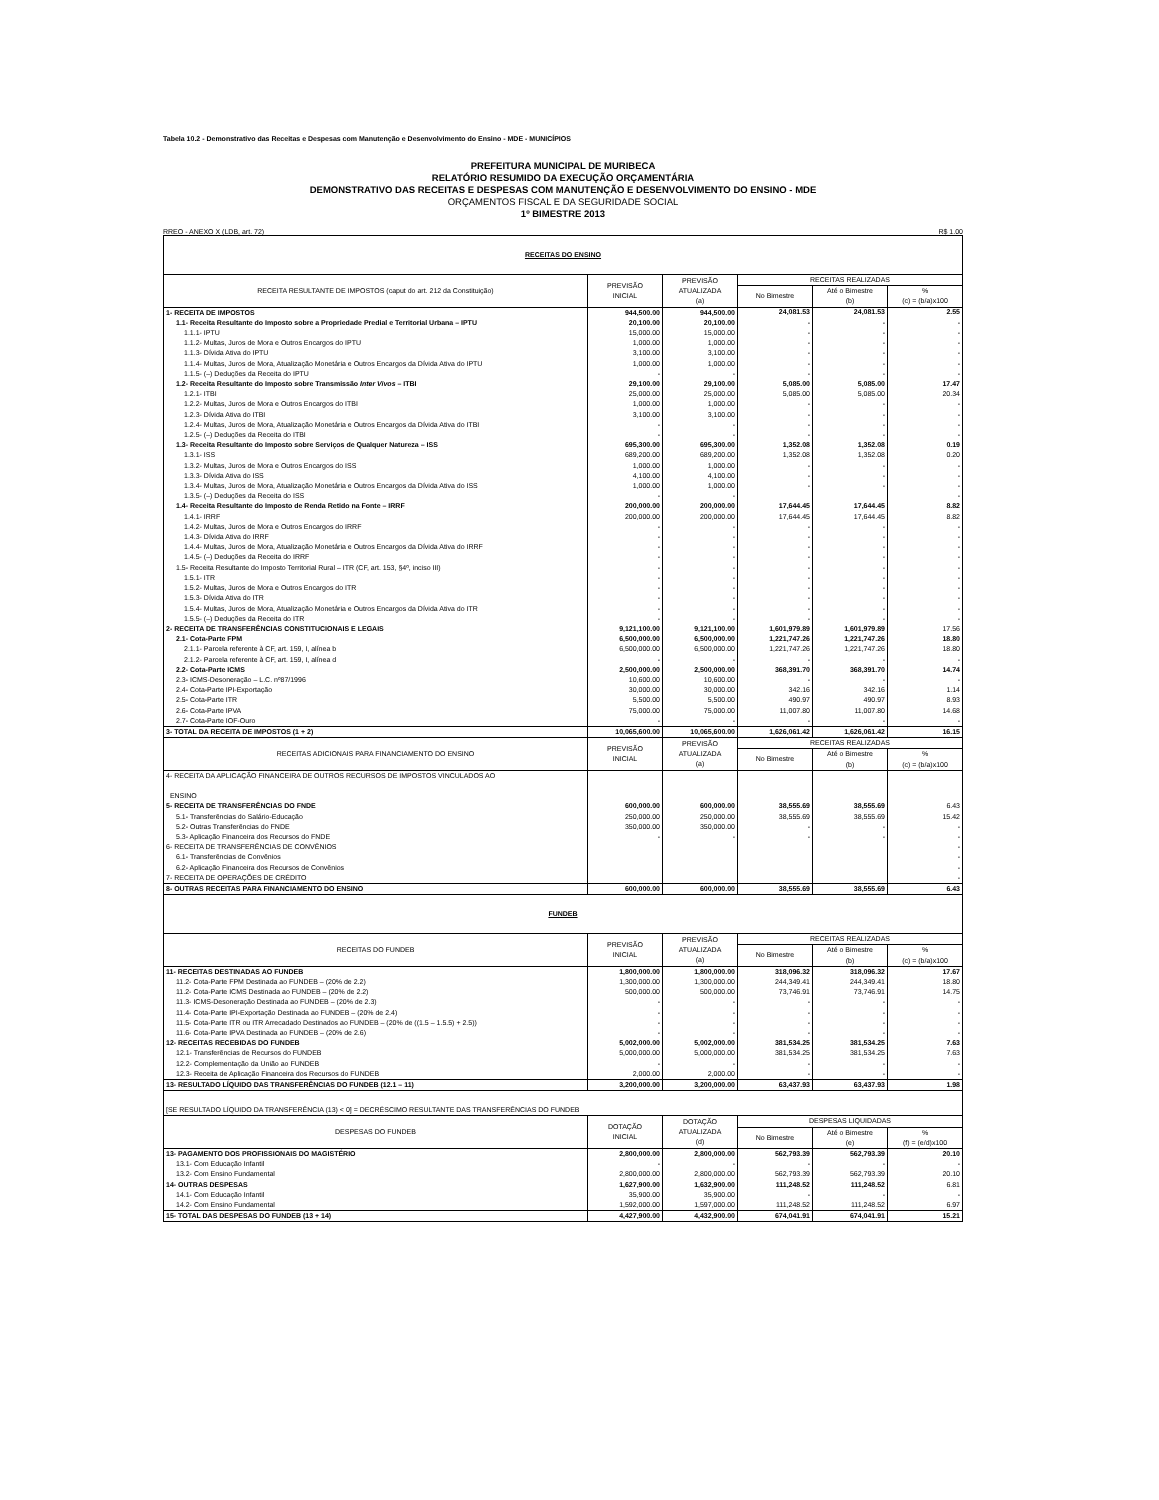Tabela 10.2 - Demonstrativo das Receitas e Despesas com Manutenção e Desenvolvimento do Ensino - MDE - MUNICÍPIOS
PREFEITURA MUNICIPAL DE MURIBECA
RELATÓRIO RESUMIDO DA EXECUÇÃO ORÇAMENTÁRIA
DEMONSTRATIVO DAS RECEITAS E DESPESAS COM MANUTENÇÃO E DESENVOLVIMENTO DO ENSINO - MDE
ORÇAMENTOS FISCAL E DA SEGURIDADE SOCIAL
1º BIMESTRE 2013
RREO - ANEXO X (LDB, art. 72) R$ 1.00
| RECEITAS DO ENSINO | | | | | |
| RECEITA RESULTANTE DE IMPOSTOS (caput do art. 212 da Constituição) | PREVISÃO INICIAL | PREVISÃO ATUALIZADA (a) | RECEITAS REALIZADAS | | |
| | | | No Bimestre | Até o Bimestre (b) | % (c) = (b/a)x100 |
| 1- RECEITA DE IMPOSTOS | 944,500.00 | 944,500.00 | 24,081.53 | 24,081.53 | 2.55 |
| 1.1- Receita Resultante do Imposto sobre a Propriedade Predial e Territorial Urbana – IPTU | 20,100.00 | 20,100.00 | - | - | - |
| 1.1.1- IPTU | 15,000.00 | 15,000.00 | - | - | - |
| 1.1.2- Multas, Juros de Mora e Outros Encargos do IPTU | 1,000.00 | 1,000.00 | - | - | - |
| 1.1.3- Dívida Ativa do IPTU | 3,100.00 | 3,100.00 | - | - | - |
| 1.1.4- Multas, Juros de Mora, Atualização Monetária e Outros Encargos da Dívida Ativa do IPTU | 1,000.00 | 1,000.00 | - | - | - |
| 1.1.5- (–) Deduções da Receita do IPTU | - | - | - | - | - |
| 1.2- Receita Resultante do Imposto sobre Transmissão Inter Vivos – ITBI | 29,100.00 | 29,100.00 | 5,085.00 | 5,085.00 | 17.47 |
| 1.2.1- ITBI | 25,000.00 | 25,000.00 | 5,085.00 | 5,085.00 | 20.34 |
| 1.2.2- Multas, Juros de Mora e Outros Encargos do ITBI | 1,000.00 | 1,000.00 | - | - | - |
| 1.2.3- Dívida Ativa do ITBI | 3,100.00 | 3,100.00 | - | - | - |
| 1.2.4- Multas, Juros de Mora, Atualização Monetária e Outros Encargos da Dívida Ativa do ITBI | - | - | - | - | - |
| 1.2.5- (–) Deduções da Receita do ITBI | - | - | - | - | - |
| 1.3- Receita Resultante do Imposto sobre Serviços de Qualquer Natureza – ISS | 695,300.00 | 695,300.00 | 1,352.08 | 1,352.08 | 0.19 |
| 1.3.1- ISS | 689,200.00 | 689,200.00 | 1,352.08 | 1,352.08 | 0.20 |
| 1.3.2- Multas, Juros de Mora e Outros Encargos do ISS | 1,000.00 | 1,000.00 | - | - | - |
| 1.3.3- Dívida Ativa do ISS | 4,100.00 | 4,100.00 | - | - | - |
| 1.3.4- Multas, Juros de Mora, Atualização Monetária e Outros Encargos da Dívida Ativa do ISS | 1,000.00 | 1,000.00 | - | - | - |
| 1.3.5- (–) Deduções da Receita do ISS | - | - | | | - |
| 1.4- Receita Resultante do Imposto de Renda Retido na Fonte – IRRF | 200,000.00 | 200,000.00 | 17,644.45 | 17,644.45 | 8.82 |
| 1.4.1- IRRF | 200,000.00 | 200,000.00 | 17,644.45 | 17,644.45 | 8.82 |
| 1.4.2- Multas, Juros de Mora e Outros Encargos do IRRF | - | - | - | - | - |
| 1.4.3- Dívida Ativa do IRRF | - | - | - | - | - |
| 1.4.4- Multas, Juros de Mora, Atualização Monetária e Outros Encargos da Dívida Ativa do IRRF | - | - | - | - | - |
| 1.4.5- (–) Deduções da Receita do IRRF | - | - | - | - | - |
| 1.5- Receita Resultante do Imposto Territorial Rural – ITR (CF, art. 153, §4º, inciso III) | - | - | - | - | - |
| 1.5.1- ITR | - | - | - | - | - |
| 1.5.2- Multas, Juros de Mora e Outros Encargos do ITR | - | - | - | - | - |
| 1.5.3- Dívida Ativa do ITR | - | - | - | - | - |
| 1.5.4- Multas, Juros de Mora, Atualização Monetária e Outros Encargos da Dívida Ativa do ITR | - | - | - | - | - |
| 1.5.5- (–) Deduções da Receita do ITR | - | - | - | - | - |
| 2- RECEITA DE TRANSFERÊNCIAS CONSTITUCIONAIS E LEGAIS | 9,121,100.00 | 9,121,100.00 | 1,601,979.89 | 1,601,979.89 | 17.56 |
| 2.1- Cota-Parte FPM | 6,500,000.00 | 6,500,000.00 | 1,221,747.26 | 1,221,747.26 | 18.80 |
| 2.1.1- Parcela referente à CF, art. 159, I, alínea b | 6,500,000.00 | 6,500,000.00 | 1,221,747.26 | 1,221,747.26 | 18.80 |
| 2.1.2- Parcela referente à CF, art. 159, I, alínea d | - | - | - | - | - |
| 2.2- Cota-Parte ICMS | 2,500,000.00 | 2,500,000.00 | 368,391.70 | 368,391.70 | 14.74 |
| 2.3- ICMS-Desoneração – L.C. nº87/1996 | 10,600.00 | 10,600.00 | - | - | - |
| 2.4- Cota-Parte IPI-Exportação | 30,000.00 | 30,000.00 | 342.16 | 342.16 | 1.14 |
| 2.5- Cota-Parte ITR | 5,500.00 | 5,500.00 | 490.97 | 490.97 | 8.93 |
| 2.6- Cota-Parte IPVA | 75,000.00 | 75,000.00 | 11,007.80 | 11,007.80 | 14.68 |
| 2.7- Cota-Parte IOF-Ouro | - | - | - | - | - |
| 3- TOTAL DA RECEITA DE IMPOSTOS (1 + 2) | 10,065,600.00 | 10,065,600.00 | 1,626,061.42 | 1,626,061.42 | 16.15 |
| RECEITAS ADICIONAIS PARA FINANCIAMENTO DO ENSINO | PREVISÃO INICIAL | PREVISÃO ATUALIZADA (a) | RECEITAS REALIZADAS | | |
| | | | No Bimestre | Até o Bimestre (b) | % (c) = (b/a)x100 |
| 4- RECEITA DA APLICAÇÃO FINANCEIRA DE OUTROS RECURSOS DE IMPOSTOS VINCULADOS AO ENSINO | | | | | |
| 5- RECEITA DE TRANSFERÊNCIAS DO FNDE | 600,000.00 | 600,000.00 | 38,555.69 | 38,555.69 | 6.43 |
| 5.1- Transferências do Salário-Educação | 250,000.00 | 250,000.00 | 38,555.69 | 38,555.69 | 15.42 |
| 5.2- Outras Transferências do FNDE | 350,000.00 | 350,000.00 | - | - | - |
| 5.3- Aplicação Financeira dos Recursos do FNDE | - | - | - | - | - |
| 6- RECEITA DE TRANSFERÊNCIAS DE CONVÊNIOS | | | | | - |
| 6.1- Transferências de Convênios | | | | | - |
| 6.2- Aplicação Financeira dos Recursos de Convênios | | | | | - |
| 7- RECEITA DE OPERAÇÕES DE CRÉDITO | | | | | - |
| 8- OUTRAS RECEITAS PARA FINANCIAMENTO DO ENSINO | 600,000.00 | 600,000.00 | 38,555.69 | 38,555.69 | 6.43 |
| FUNDEB | | | | | |
| RECEITAS DO FUNDEB | PREVISÃO INICIAL | PREVISÃO ATUALIZADA (a) | RECEITAS REALIZADAS | | |
| | | | No Bimestre | Até o Bimestre (b) | % (c) = (b/a)x100 |
| 11- RECEITAS DESTINADAS AO FUNDEB | 1,800,000.00 | 1,800,000.00 | 318,096.32 | 318,096.32 | 17.67 |
| 11.2- Cota-Parte FPM Destinada ao FUNDEB – (20% de 2.2) | 1,300,000.00 | 1,300,000.00 | 244,349.41 | 244,349.41 | 18.80 |
| 11.2- Cota-Parte ICMS Destinada ao FUNDEB – (20% de 2.2) | 500,000.00 | 500,000.00 | 73,746.91 | 73,746.91 | 14.75 |
| 11.3- ICMS-Desoneração Destinada ao FUNDEB – (20% de 2.3) | - | - | - | - | - |
| 11.4- Cota-Parte IPI-Exportação Destinada ao FUNDEB – (20% de 2.4) | - | - | - | - | - |
| 11.5- Cota-Parte ITR ou ITR Arrecadado Destinados ao FUNDEB – (20% de ((1.5 – 1.5.5) + 2.5)) | - | - | - | - | - |
| 11.6- Cota-Parte IPVA Destinada ao FUNDEB – (20% de 2.6) | - | - | - | - | - |
| 12- RECEITAS RECEBIDAS DO FUNDEB | 5,002,000.00 | 5,002,000.00 | 381,534.25 | 381,534.25 | 7.63 |
| 12.1- Transferências de Recursos do FUNDEB | 5,000,000.00 | 5,000,000.00 | 381,534.25 | 381,534.25 | 7.63 |
| 12.2- Complementação da União ao FUNDEB | - | - | - | - | - |
| 12.3- Receita de Aplicação Financeira dos Recursos do FUNDEB | 2,000.00 | 2,000.00 | - | - | - |
| 13- RESULTADO LÍQUIDO DAS TRANSFERÊNCIAS DO FUNDEB (12.1 – 11) | 3,200,000.00 | 3,200,000.00 | 63,437.93 | 63,437.93 | 1.98 |
| [SE RESULTADO LÍQUIDO DA TRANSFERÊNCIA (13) < 0] = DECRÉSCIMO RESULTANTE DAS TRANSFERÊNCIAS DO FUNDEB | | | | | |
| DESPESAS DO FUNDEB | DOTAÇÃO INICIAL | DOTAÇÃO ATUALIZADA (d) | DESPESAS LIQUIDADAS | | |
| | | | No Bimestre | Até o Bimestre (e) | % (f) = (e/d)x100 |
| 13- PAGAMENTO DOS PROFISSIONAIS DO MAGISTÉRIO | 2,800,000.00 | 2,800,000.00 | 562,793.39 | 562,793.39 | 20.10 |
| 13.1- Com Educação Infantil | - | - | - | - | - |
| 13.2- Com Ensino Fundamental | 2,800,000.00 | 2,800,000.00 | 562,793.39 | 562,793.39 | 20.10 |
| 14- OUTRAS DESPESAS | 1,627,900.00 | 1,632,900.00 | 111,248.52 | 111,248.52 | 6.81 |
| 14.1- Com Educação Infantil | 35,900.00 | 35,900.00 | - | - | - |
| 14.2- Com Ensino Fundamental | 1,592,000.00 | 1,597,000.00 | 111,248.52 | 111,248.52 | 6.97 |
| 15- TOTAL DAS DESPESAS DO FUNDEB (13 + 14) | 4,427,900.00 | 4,432,900.00 | 674,041.91 | 674,041.91 | 15.21 |